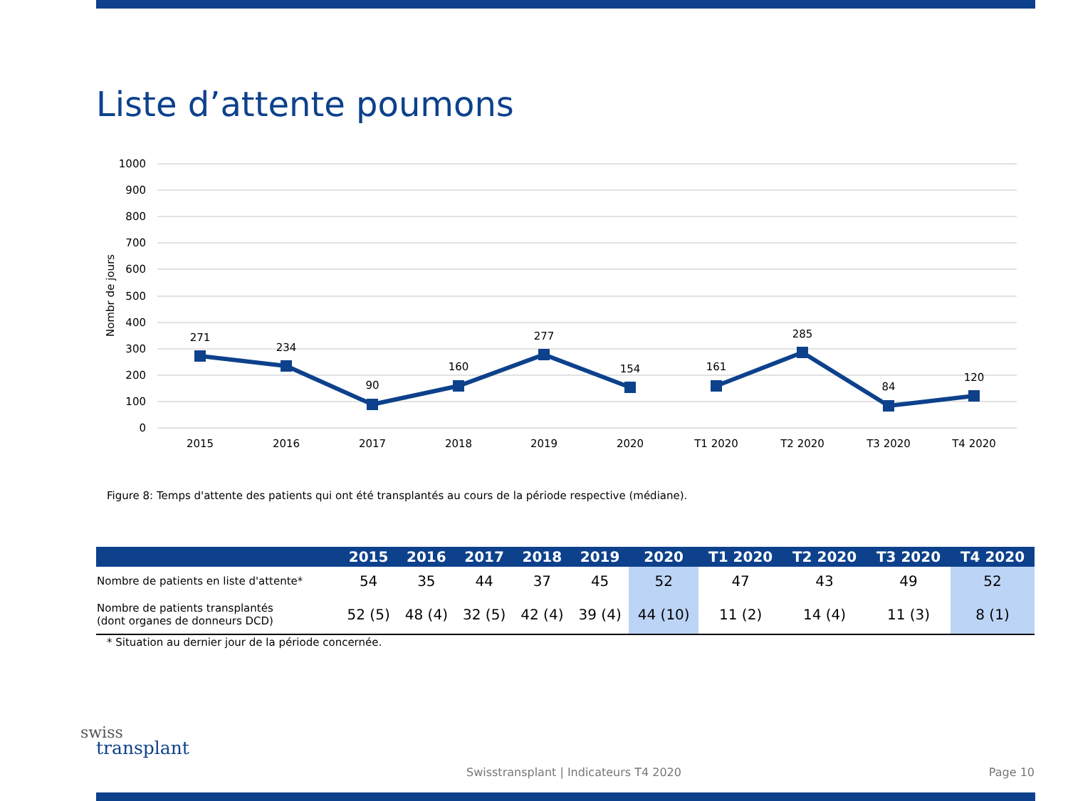Liste d’attente poumons
1000
900
800
700
600
500
400
300
200
100
0
Nombr de jours
271
234
90
160
277
154
161
285
84
120
2015
2016
2017
2018
2019
2020
T1 2020
T2 2020
T3 2020
T4 2020
Figure 8: Temps d'attente des patients qui ont été transplantés au cours de la période respective (médiane).
| | 2015 | 2016 | 2017 | 2018 | 2019 | 2020 | T1 2020 | T2 2020 | T3 2020 | T4 2020 |
| --- | --- | --- | --- | --- | --- | --- | --- | --- | --- | --- |
| Nombre de patients en liste d'attente* | 54 | 35 | 44 | 37 | 45 | 52 | 47 | 43 | 49 | 52 |
| Nombre de patients transplantés (dont organes de donneurs DCD) | 52 (5) | 48 (4) | 32 (5) | 42 (4) | 39 (4) | 44 (10) | 11 (2) | 14 (4) | 11 (3) | 8 (1) |
* Situation au dernier jour de la période concernée.
swiss
transplant
Swisstransplant | Indicateurs T4 2020
Page 10